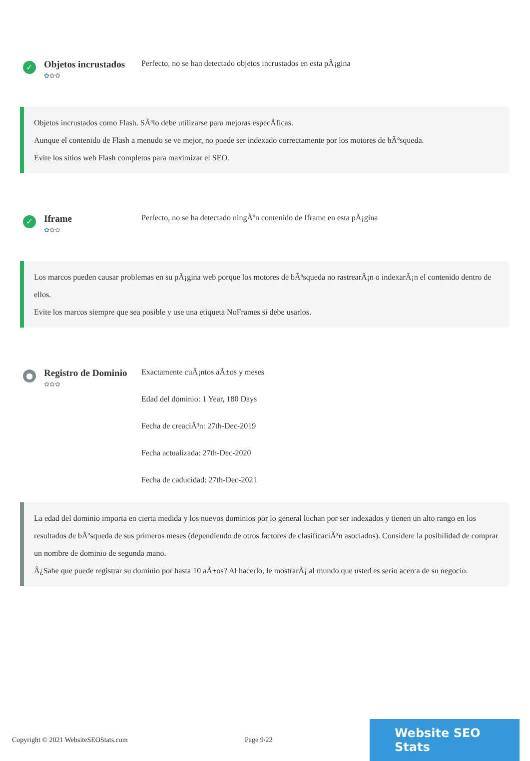✓
Objetos incrustados
✿✿✿
Perfecto, no se han detectado objetos incrustados en esta pÃ¡gina
Objetos incrustados como Flash. SÃ³lo debe utilizarse para mejoras especÃficas.
Aunque el contenido de Flash a menudo se ve mejor, no puede ser indexado correctamente por los motores de bÃºsqueda.
Evite los sitios web Flash completos para maximizar el SEO.
✓
Iframe
✿✿✿
Perfecto, no se ha detectado ningÃºn contenido de Iframe en esta pÃ¡gina
Los marcos pueden causar problemas en su pÃ¡gina web porque los motores de bÃºsqueda no rastrearÃ¡n o indexarÃ¡n el contenido dentro de ellos.
Evite los marcos siempre que sea posible y use una etiqueta NoFrames si debe usarlos.
●
Registro de Dominio
✿✿✿
Exactamente cuÃ¡ntos aÃ±os y meses
Edad del dominio: 1 Year, 180 Days
Fecha de creaciÃ³n: 27th-Dec-2019
Fecha actualizada: 27th-Dec-2020
Fecha de caducidad: 27th-Dec-2021
La edad del dominio importa en cierta medida y los nuevos dominios por lo general luchan por ser indexados y tienen un alto rango en los resultados de bÃºsqueda de sus primeros meses (dependiendo de otros factores de clasificaciÃ³n asociados). Considere la posibilidad de comprar un nombre de dominio de segunda mano.
Â¿Sabe que puede registrar su dominio por hasta 10 aÃ±os? Al hacerlo, le mostrarÃ¡ al mundo que usted es serio acerca de su negocio.
Copyright © 2021 WebsiteSEOStats.com Page 9/22
Website SEO Stats